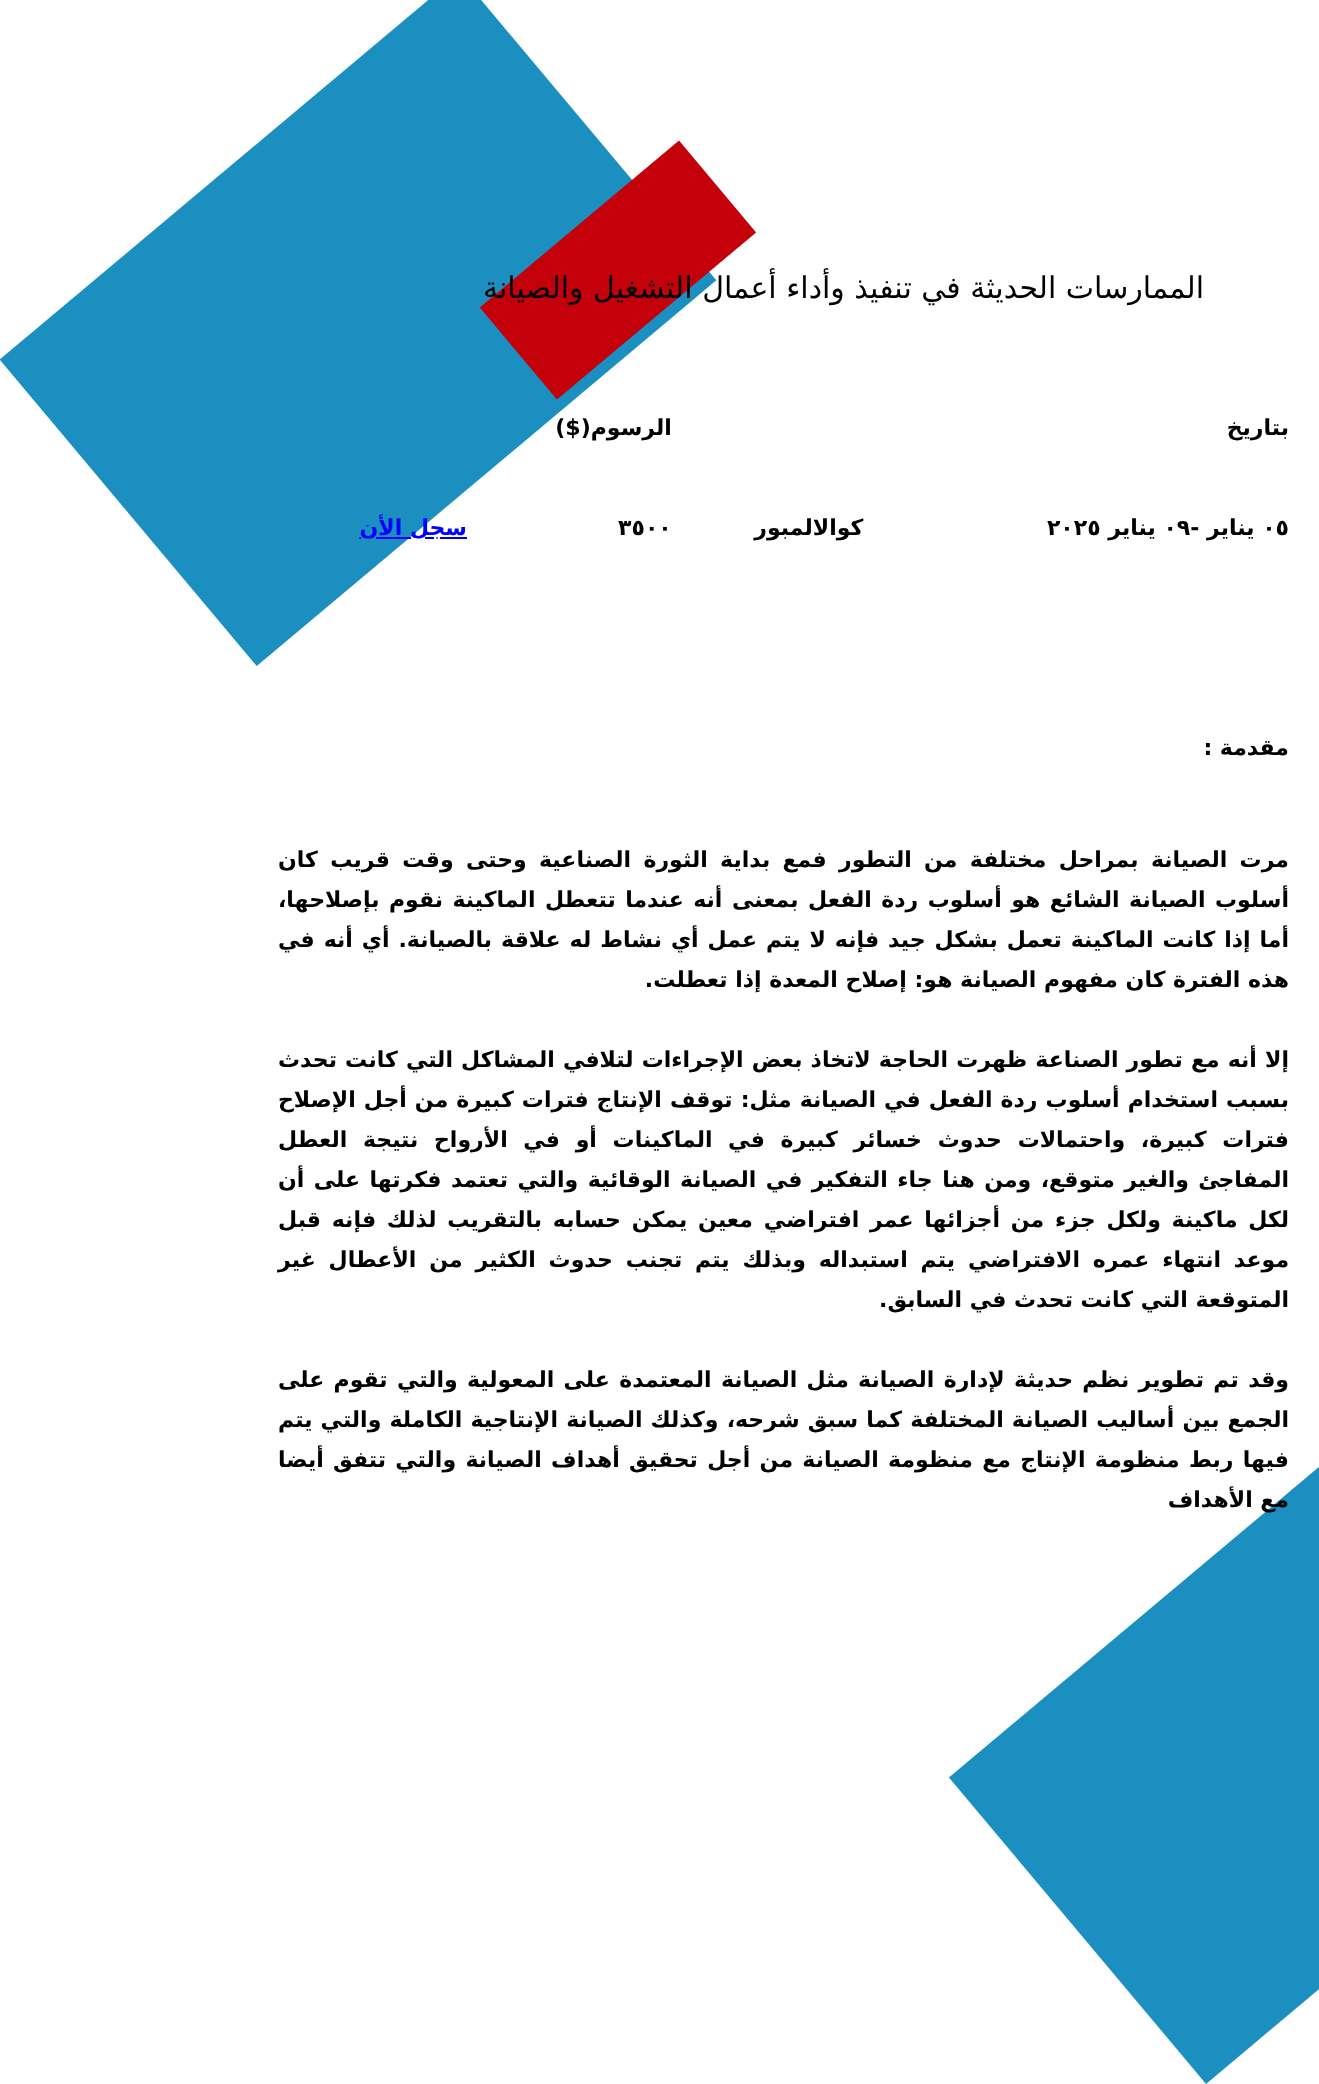الممارسات الحديثة في تنفيذ وأداء أعمال التشغيل والصيانة
| بتاريخ | | الرسوم($) | |
| --- | --- | --- | --- |
| ٠٥ يناير -٠٩ يناير ٢٠٢٥ | كوالالمبور | ٣٥٠٠ | سجل الأن |
مقدمة :
مرت الصيانة بمراحل مختلفة من التطور فمع بداية الثورة الصناعية وحتى وقت قريب كان أسلوب الصيانة الشائع هو أسلوب ردة الفعل بمعنى أنه عندما تتعطل الماكينة نقوم بإصلاحها، أما إذا كانت الماكينة تعمل بشكل جيد فإنه لا يتم عمل أي نشاط له علاقة بالصيانة. أي أنه في هذه الفترة كان مفهوم الصيانة هو: إصلاح المعدة إذا تعطلت.
إلا أنه مع تطور الصناعة ظهرت الحاجة لاتخاذ بعض الإجراءات لتلافي المشاكل التي كانت تحدث بسبب استخدام أسلوب ردة الفعل في الصيانة مثل: توقف الإنتاج فترات كبيرة من أجل الإصلاح فترات كبيرة، واحتمالات حدوث خسائر كبيرة في الماكينات أو في الأرواح نتيجة العطل المفاجئ والغير متوقع، ومن هنا جاء التفكير في الصيانة الوقائية والتي تعتمد فكرتها على أن لكل ماكينة ولكل جزء من أجزائها عمر افتراضي معين يمكن حسابه بالتقريب لذلك فإنه قبل موعد انتهاء عمره الافتراضي يتم استبداله وبذلك يتم تجنب حدوث الكثير من الأعطال غير المتوقعة التي كانت تحدث في السابق.
وقد تم تطوير نظم حديثة لإدارة الصيانة مثل الصيانة المعتمدة على المعولية والتي تقوم على الجمع بين أساليب الصيانة المختلفة كما سبق شرحه، وكذلك الصيانة الإنتاجية الكاملة والتي يتم فيها ربط منظومة الإنتاج مع منظومة الصيانة من أجل تحقيق أهداف الصيانة والتي تتفق أيضا مع الأهداف